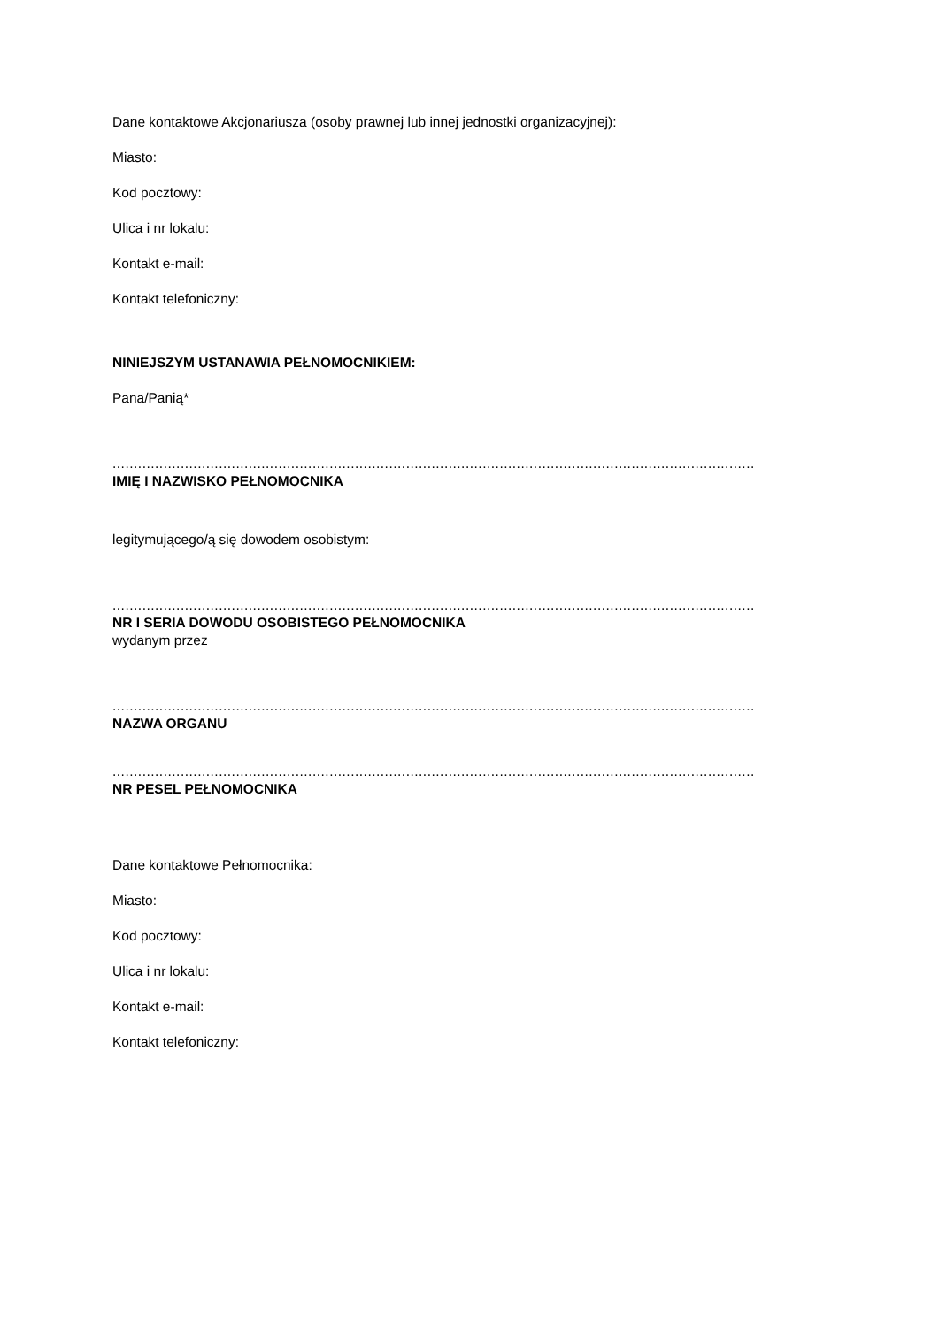Dane kontaktowe Akcjonariusza (osoby prawnej lub innej jednostki organizacyjnej):
Miasto:
Kod pocztowy:
Ulica i nr lokalu:
Kontakt e-mail:
Kontakt telefoniczny:
NINIEJSZYM USTANAWIA PEŁNOMOCNIKIEM:
Pana/Panią*
.......................................................................................................................................................
IMIĘ I NAZWISKO PEŁNOMOCNIKA
legitymującego/ą się dowodem osobistym:
.......................................................................................................................................................
NR I SERIA DOWODU OSOBISTEGO PEŁNOMOCNIKA
wydanym przez
.......................................................................................................................................................
NAZWA ORGANU
.......................................................................................................................................................
NR PESEL PEŁNOMOCNIKA
Dane kontaktowe Pełnomocnika:
Miasto:
Kod pocztowy:
Ulica i nr lokalu:
Kontakt e-mail:
Kontakt telefoniczny: